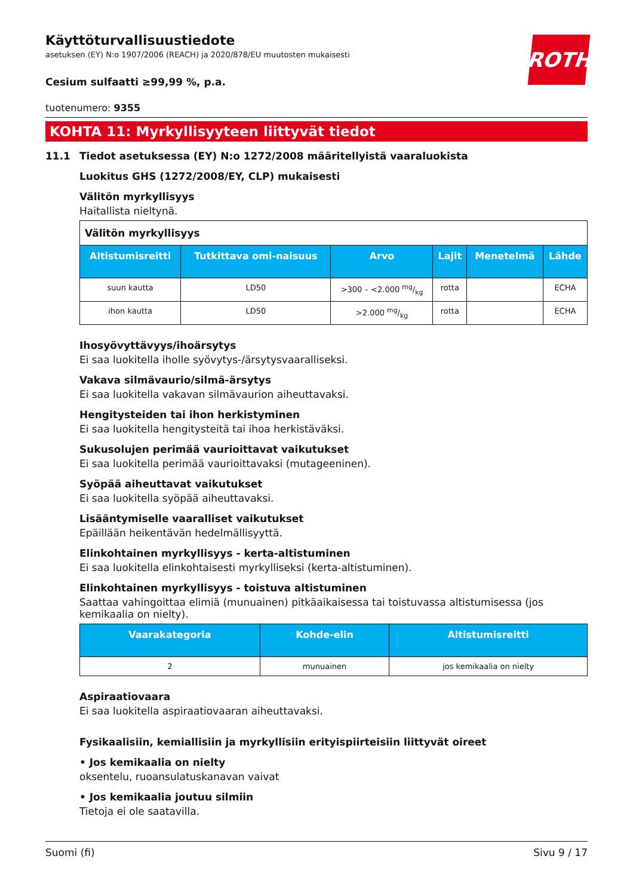ROTH
Käyttöturvallisuustiedote
asetuksen (EY) N:o 1907/2006 (REACH) ja 2020/878/EU muutosten mukaisesti
Cesium sulfaatti ≥99,99 %, p.a.
tuotenumero: 9355
KOHTA 11: Myrkyllisyyteen liittyvät tiedot
11.1 Tiedot asetuksessa (EY) N:o 1272/2008 määritellyistä vaaraluokista
Luokitus GHS (1272/2008/EY, CLP) mukaisesti
Välitön myrkyllisyys
Haitallista nieltynä.
| Välitön myrkyllisyys | | | | | |
| Altistumisreitti | Tutkittava omi-naisuus | Arvo | Lajit | Menetelmä | Lähde |
| suun kautta | LD50 | >300 – <2.000 mg/kg | rotta | | ECHA |
| ihon kautta | LD50 | >2.000 mg/kg | rotta | | ECHA |
Ihosyövyttävyys/ihoärsytys
Ei saa luokitella iholle syövytys-/ärsytysvaaralliseksi.
Vakava silmävaurio/silmä-ärsytys
Ei saa luokitella vakavan silmävaurion aiheuttavaksi.
Hengitysteiden tai ihon herkistyminen
Ei saa luokitella hengitysteitä tai ihoa herkistäväksi.
Sukusolujen perimää vaurioittavat vaikutukset
Ei saa luokitella perimää vaurioittavaksi (mutageeninen).
Syöpää aiheuttavat vaikutukset
Ei saa luokitella syöpää aiheuttavaksi.
Lisääntymiselle vaaralliset vaikutukset
Epäillään heikentävän hedelmällisyyttä.
Elinkohtainen myrkyllisyys - kerta-altistuminen
Ei saa luokitella elinkohtaisesti myrkylliseksi (kerta-altistuminen).
Elinkohtainen myrkyllisyys - toistuva altistuminen
Saattaa vahingoittaa elimiä (munuainen) pitkäaikaisessa tai toistuvassa altistumisessa (jos kemikaalia on nielty).
| Vaarakategoria | Kohde-elin | Altistumisreitti |
| --- | --- | --- |
| 2 | munuainen | jos kemikaalia on nielty |
Aspiraatiovaara
Ei saa luokitella aspiraatiovaaran aiheuttavaksi.
Fysikaalisiin, kemiallisiin ja myrkyllisiin erityispiirteisiin liittyvät oireet
• Jos kemikaalia on nielty
oksentelu, ruoansulatuskanavan vaivat
• Jos kemikaalia joutuu silmiin
Tietoja ei ole saatavilla.
Suomi (fi) Sivu 9 / 17